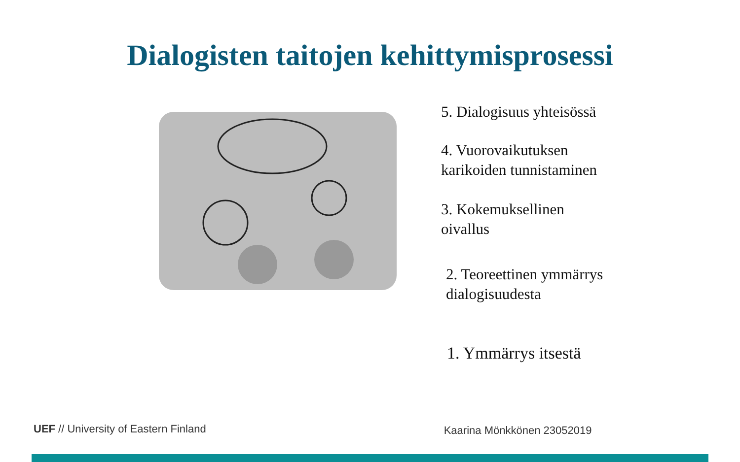Dialogisten taitojen kehittymisprosessi
5. Dialogisuus yhteisössä
4. Vuorovaikutuksen
karikoiden tunnistaminen
3. Kokemuksellinen
oivallus
2. Teoreettinen ymmärrys
dialogisuudesta
1. Ymmärrys itsestä
UEF // University of Eastern Finland
Kaarina Mönkkönen 23052019